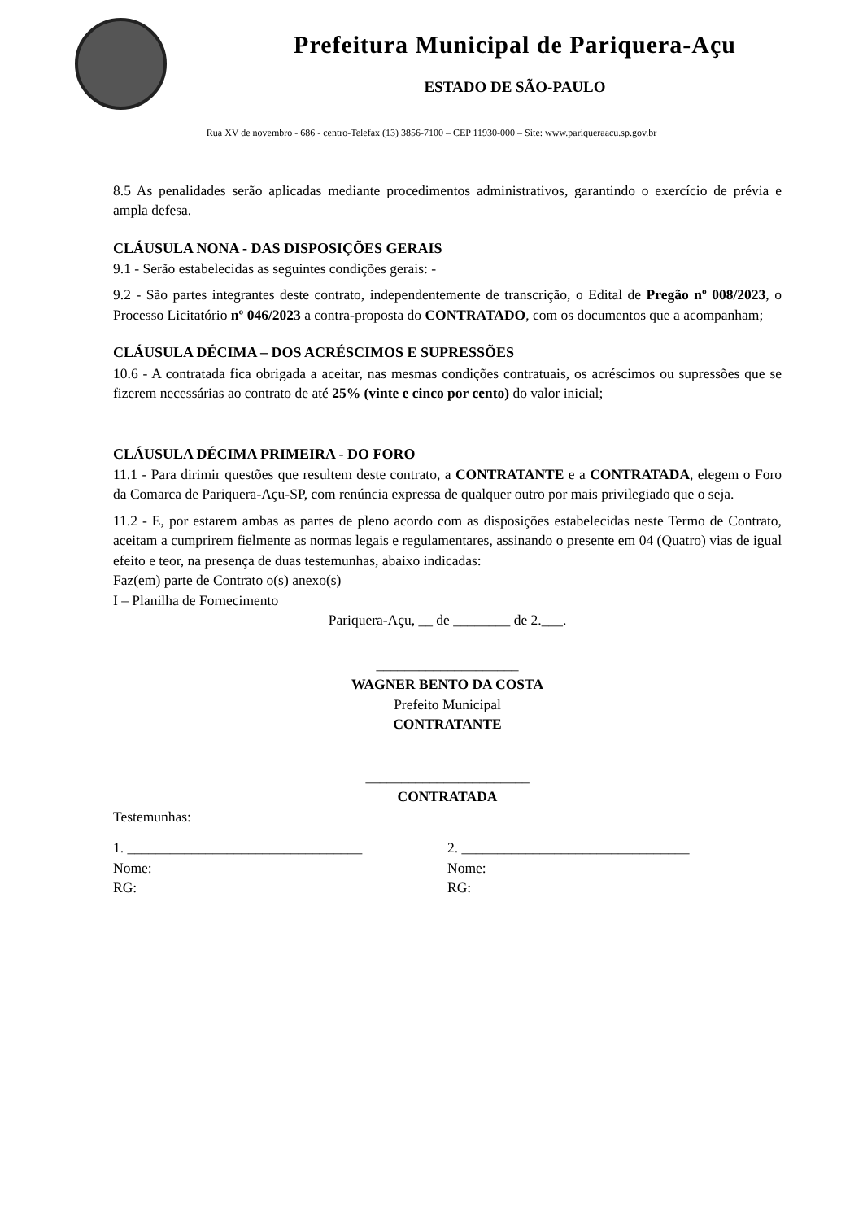Prefeitura Municipal de Pariquera-Açu
ESTADO DE SÃO-PAULO
Rua XV de novembro - 686 - centro-Telefax (13) 3856-7100 – CEP 11930-000 – Site: www.pariqueraacu.sp.gov.br
8.5 As penalidades serão aplicadas mediante procedimentos administrativos, garantindo o exercício de prévia e ampla defesa.
CLÁUSULA NONA - DAS DISPOSIÇÕES GERAIS
9.1 - Serão estabelecidas as seguintes condições gerais: -
9.2 - São partes integrantes deste contrato, independentemente de transcrição, o Edital de Pregão nº 008/2023, o Processo Licitatório nº 046/2023 a contra-proposta do CONTRATADO, com os documentos que a acompanham;
CLÁUSULA DÉCIMA – DOS ACRÉSCIMOS E SUPRESSÕES
10.6 - A contratada fica obrigada a aceitar, nas mesmas condições contratuais, os acréscimos ou supressões que se fizerem necessárias ao contrato de até 25% (vinte e cinco por cento) do valor inicial;
CLÁUSULA DÉCIMA PRIMEIRA - DO FORO
11.1 - Para dirimir questões que resultem deste contrato, a CONTRATANTE e a CONTRATADA, elegem o Foro da Comarca de Pariquera-Açu-SP, com renúncia expressa de qualquer outro por mais privilegiado que o seja.
11.2 - E, por estarem ambas as partes de pleno acordo com as disposições estabelecidas neste Termo de Contrato, aceitam a cumprirem fielmente as normas legais e regulamentares, assinando o presente em 04 (Quatro) vias de igual efeito e teor, na presença de duas testemunhas, abaixo indicadas:
Faz(em) parte de Contrato o(s) anexo(s)
I – Planilha de Fornecimento
Pariquera-Açu, __ de ________ de 2.___.
____________________
WAGNER BENTO DA COSTA
Prefeito Municipal
CONTRATANTE
_______________________
CONTRATADA
Testemunhas:
1. _________________________________
Nome:
RG:
2. ________________________________
Nome:
RG: